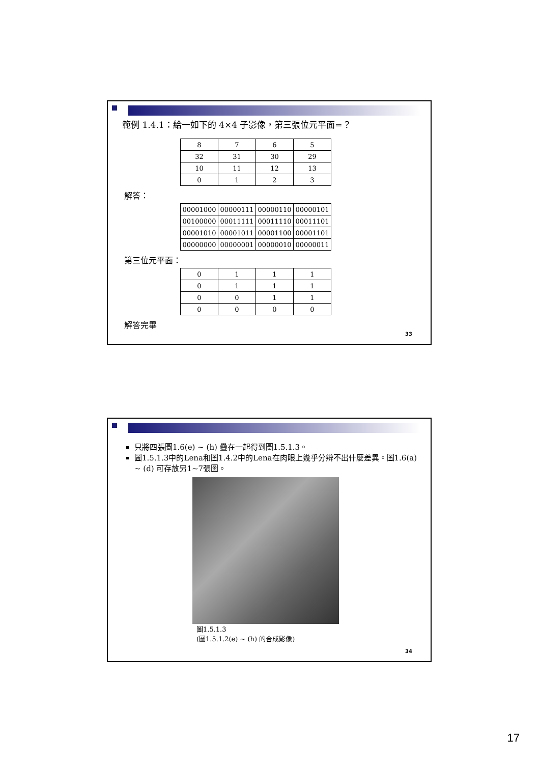範例 1.4.1：給一如下的 4×4 子影像，第三張位元平面=？
| 8 | 7 | 6 | 5 |
| 32 | 31 | 30 | 29 |
| 10 | 11 | 12 | 13 |
| 0 | 1 | 2 | 3 |
解答：
| 00001000 | 00000111 | 00000110 | 00000101 |
| 00100000 | 00011111 | 00011110 | 00011101 |
| 00001010 | 00001011 | 00001100 | 00001101 |
| 00000000 | 00000001 | 00000010 | 00000011 |
第三位元平面：
| 0 | 1 | 1 | 1 |
| 0 | 1 | 1 | 1 |
| 0 | 0 | 1 | 1 |
| 0 | 0 | 0 | 0 |
解答完畢
33
只將四張圖1.6(e) ~ (h) 疊在一起得到圖1.5.1.3。
圖1.5.1.3中的Lena和圖1.4.2中的Lena在肉眼上幾乎分辨不出什麼差異。圖1.6(a) ~ (d) 可存放另1~7張圖。
圖1.5.1.3
(圖1.5.1.2(e) ~ (h) 的合成影像)
34
17